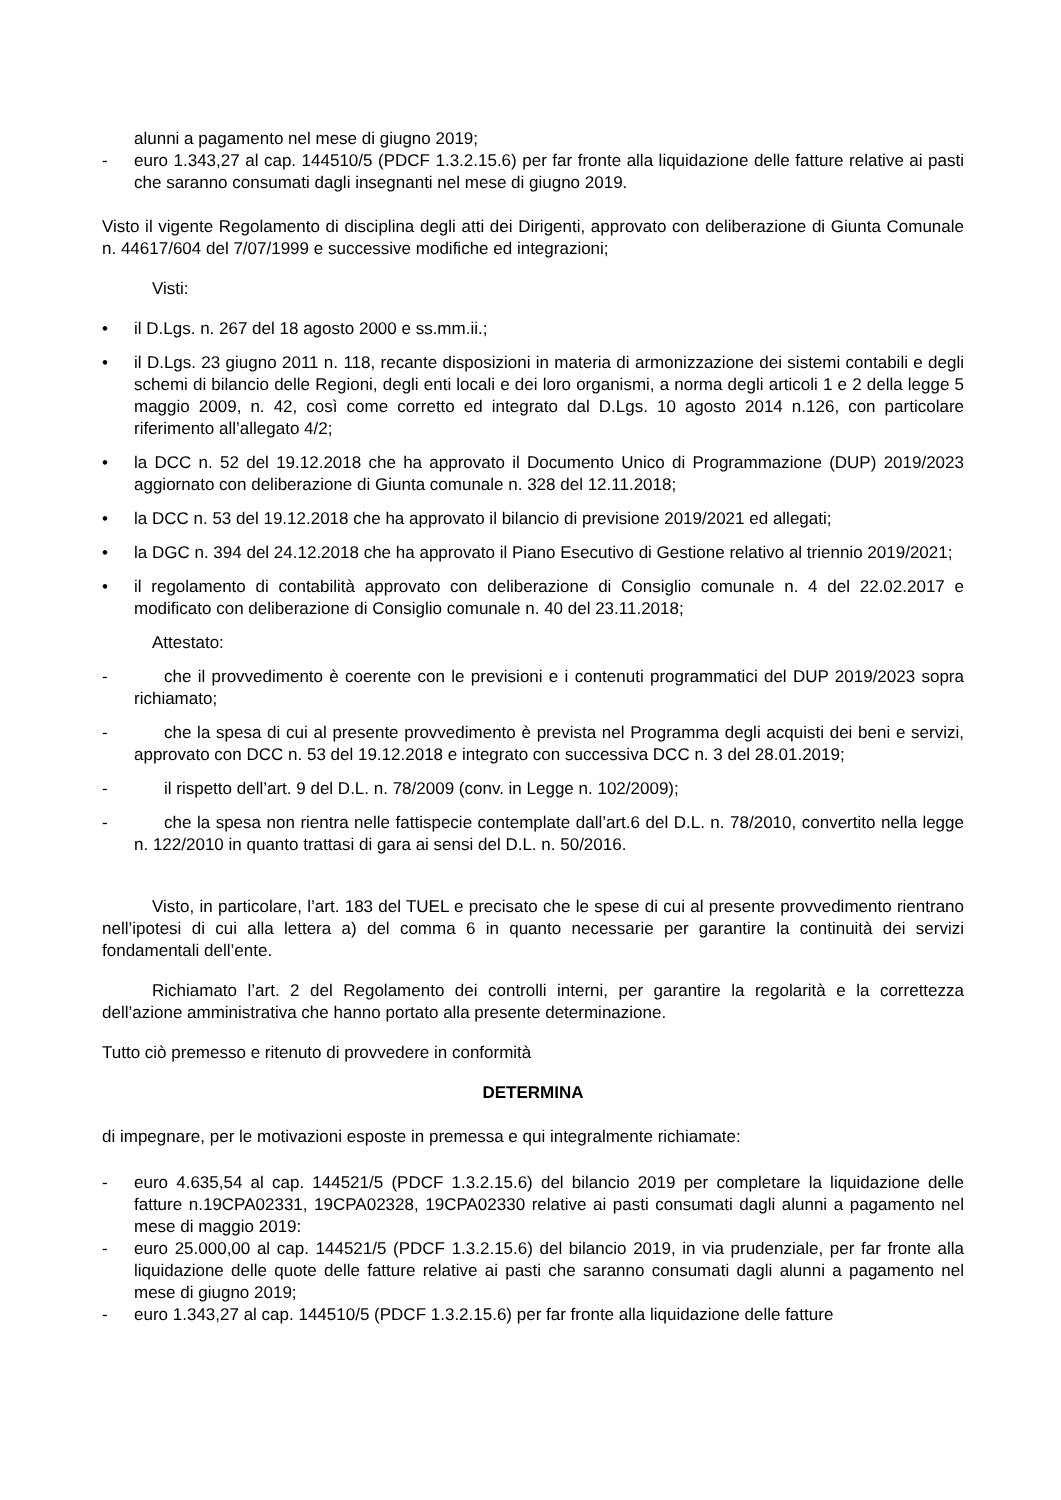alunni a pagamento nel mese di giugno 2019;
- euro 1.343,27 al cap. 144510/5 (PDCF 1.3.2.15.6) per far fronte alla liquidazione delle fatture relative ai pasti che saranno consumati dagli insegnanti nel mese di giugno 2019.
Visto il vigente Regolamento di disciplina degli atti dei Dirigenti, approvato con deliberazione di Giunta Comunale n. 44617/604 del 7/07/1999 e successive modifiche ed integrazioni;
Visti:
• il D.Lgs. n. 267 del 18 agosto 2000 e ss.mm.ii.;
• il D.Lgs. 23 giugno 2011 n. 118, recante disposizioni in materia di armonizzazione dei sistemi contabili e degli schemi di bilancio delle Regioni, degli enti locali e dei loro organismi, a norma degli articoli 1 e 2 della legge 5 maggio 2009, n. 42, così come corretto ed integrato dal D.Lgs. 10 agosto 2014 n.126, con particolare riferimento all’allegato 4/2;
• la DCC n. 52 del 19.12.2018 che ha approvato il Documento Unico di Programmazione (DUP) 2019/2023 aggiornato con deliberazione di Giunta comunale n. 328 del 12.11.2018;
• la DCC n. 53 del 19.12.2018 che ha approvato il bilancio di previsione 2019/2021 ed allegati;
• la DGC n. 394 del 24.12.2018 che ha approvato il Piano Esecutivo di Gestione relativo al triennio 2019/2021;
• il regolamento di contabilità approvato con deliberazione di Consiglio comunale n. 4 del 22.02.2017 e modificato con deliberazione di Consiglio comunale n. 40 del 23.11.2018;
Attestato:
- che il provvedimento è coerente con le previsioni e i contenuti programmatici del DUP 2019/2023 sopra richiamato;
- che la spesa di cui al presente provvedimento è prevista nel Programma degli acquisti dei beni e servizi, approvato con DCC n. 53 del 19.12.2018 e integrato con successiva DCC n. 3 del 28.01.2019;
- il rispetto dell’art. 9 del D.L. n. 78/2009 (conv. in Legge n. 102/2009);
- che la spesa non rientra nelle fattispecie contemplate dall’art.6 del D.L. n. 78/2010, convertito nella legge n. 122/2010 in quanto trattasi di gara ai sensi del D.L. n. 50/2016.
Visto, in particolare, l’art. 183 del TUEL e precisato che le spese di cui al presente provvedimento rientrano nell’ipotesi di cui alla lettera a) del comma 6 in quanto necessarie per garantire la continuità dei servizi fondamentali dell’ente.
Richiamato l’art. 2 del Regolamento dei controlli interni, per garantire la regolarità e la correttezza dell’azione amministrativa che hanno portato alla presente determinazione.
Tutto ciò premesso e ritenuto di provvedere in conformità
DETERMINA
di impegnare, per le motivazioni esposte in premessa e qui integralmente richiamate:
- euro 4.635,54 al cap. 144521/5 (PDCF 1.3.2.15.6) del bilancio 2019 per completare la liquidazione delle fatture n.19CPA02331, 19CPA02328, 19CPA02330 relative ai pasti consumati dagli alunni a pagamento nel mese di maggio 2019:
- euro 25.000,00 al cap. 144521/5 (PDCF 1.3.2.15.6) del bilancio 2019, in via prudenziale, per far fronte alla liquidazione delle quote delle fatture relative ai pasti che saranno consumati dagli alunni a pagamento nel mese di giugno 2019;
- euro 1.343,27 al cap. 144510/5 (PDCF 1.3.2.15.6) per far fronte alla liquidazione delle fatture